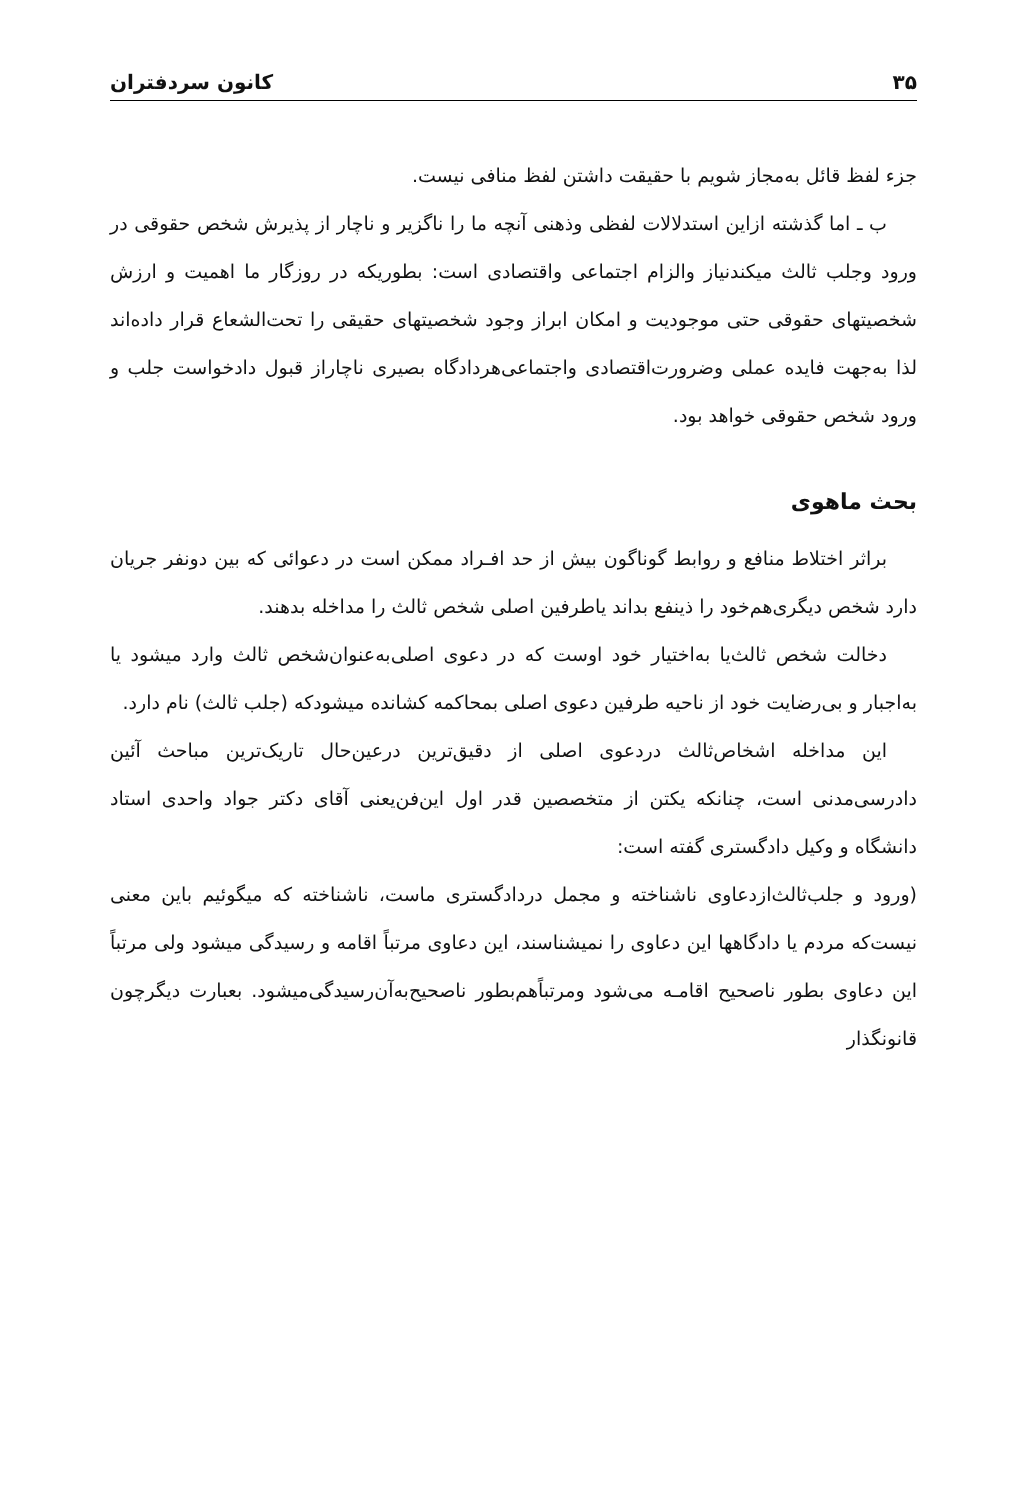۳۵ کانون سردفتران
جزء لفظ قائل به‌مجاز شویم با حقیقت داشتن لفظ منافی نیست.
ب ـ اما گذشته ازاین استدلالات لفظی وذهنی آنچه ما را ناگزیر و ناچار از پذیرش شخص حقوقی در ورود وجلب ثالث میکندنیاز والزام اجتماعی واقتصادی است: بطوریکه در روزگار ما اهمیت و ارزش شخصیتهای حقوقی حتی موجودیت و امکان ابراز وجود شخصیتهای حقیقی را تحت‌الشعاع قرار داده‌اند لذا به‌جهت فایده عملی وضرورت‌اقتصادی واجتماعی‌هردادگاه بصیری ناچاراز قبول دادخواست جلب و ورود شخص حقوقی خواهد بود.
بحث ماهوی
براثر اختلاط منافع و روابط گوناگون بیش از حد افـراد ممکن است در دعوائی که بین دونفر جریان دارد شخص دیگری‌هم‌خود را ذینفع بداند یاطرفین اصلی شخص ثالث را مداخله بدهند.
دخالت شخص ثالث‌یا به‌اختیار خود اوست که در دعوی اصلی‌به‌عنوان‌شخص ثالث وارد میشود یا به‌اجبار و بی‌رضایت خود از ناحیه طرفین دعوی اصلی بمحاکمه کشانده میشودکه (جلب ثالث) نام دارد.
این مداخله اشخاص‌ثالث دردعوی اصلی از دقیق‌ترین درعین‌حال تاریک‌ترین مباحث آئین دادرسی‌مدنی است، چنانکه یکتن از متخصصین قدر اول این‌فن‌یعنی آقای دکتر جواد واحدی استاد دانشگاه و وکیل دادگستری گفته است:
(ورود و جلب‌ثالث‌ازدعاوی ناشناخته و مجمل دردادگستری ماست، ناشناخته که میگوئیم باین معنی نیست‌که مردم یا دادگاهها این دعاوی را نمیشناسند، این دعاوی مرتباً اقامه و رسیدگی میشود ولی مرتباً این دعاوی بطور ناصحیح اقامـه می‌شود ومرتباًهم‌بطور ناصحیح‌به‌آن‌رسیدگی‌میشود. بعبارت دیگرچون قانونگذار